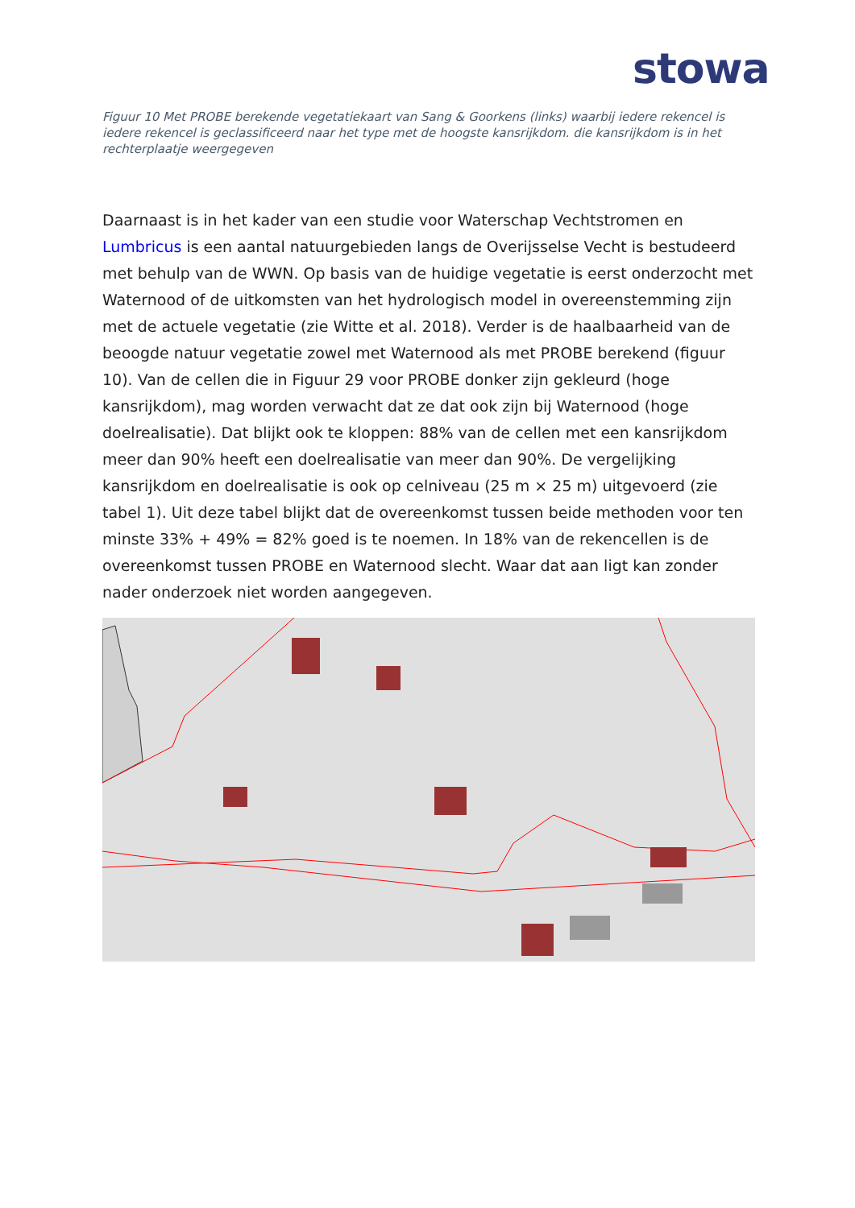stowa
Figuur 10 Met PROBE berekende vegetatiekaart van Sang & Goorkens (links) waarbij iedere rekencel is iedere rekencel is geclassificeerd naar het type met de hoogste kansrijkdom. die kansrijkdom is in het rechterplaatje weergegeven
Daarnaast is in het kader van een studie voor Waterschap Vechtstromen en Lumbricus is een aantal natuurgebieden langs de Overijsselse Vecht is bestudeerd met behulp van de WWN. Op basis van de huidige vegetatie is eerst onderzocht met Waternood of de uitkomsten van het hydrologisch model in overeenstemming zijn met de actuele vegetatie (zie Witte et al. 2018). Verder is de haalbaarheid van de beoogde natuur vegetatie zowel met Waternood als met PROBE berekend (figuur 10). Van de cellen die in Figuur 29 voor PROBE donker zijn gekleurd (hoge kansrijkdom), mag worden verwacht dat ze dat ook zijn bij Waternood (hoge doelrealisatie). Dat blijkt ook te kloppen: 88% van de cellen met een kansrijkdom meer dan 90% heeft een doelrealisatie van meer dan 90%. De vergelijking kansrijkdom en doelrealisatie is ook op celniveau (25 m × 25 m) uitgevoerd (zie tabel 1). Uit deze tabel blijkt dat de overeenkomst tussen beide methoden voor ten minste 33% + 49% = 82% goed is te noemen. In 18% van de rekencellen is de overeenkomst tussen PROBE en Waternood slecht. Waar dat aan ligt kan zonder nader onderzoek niet worden aangegeven.